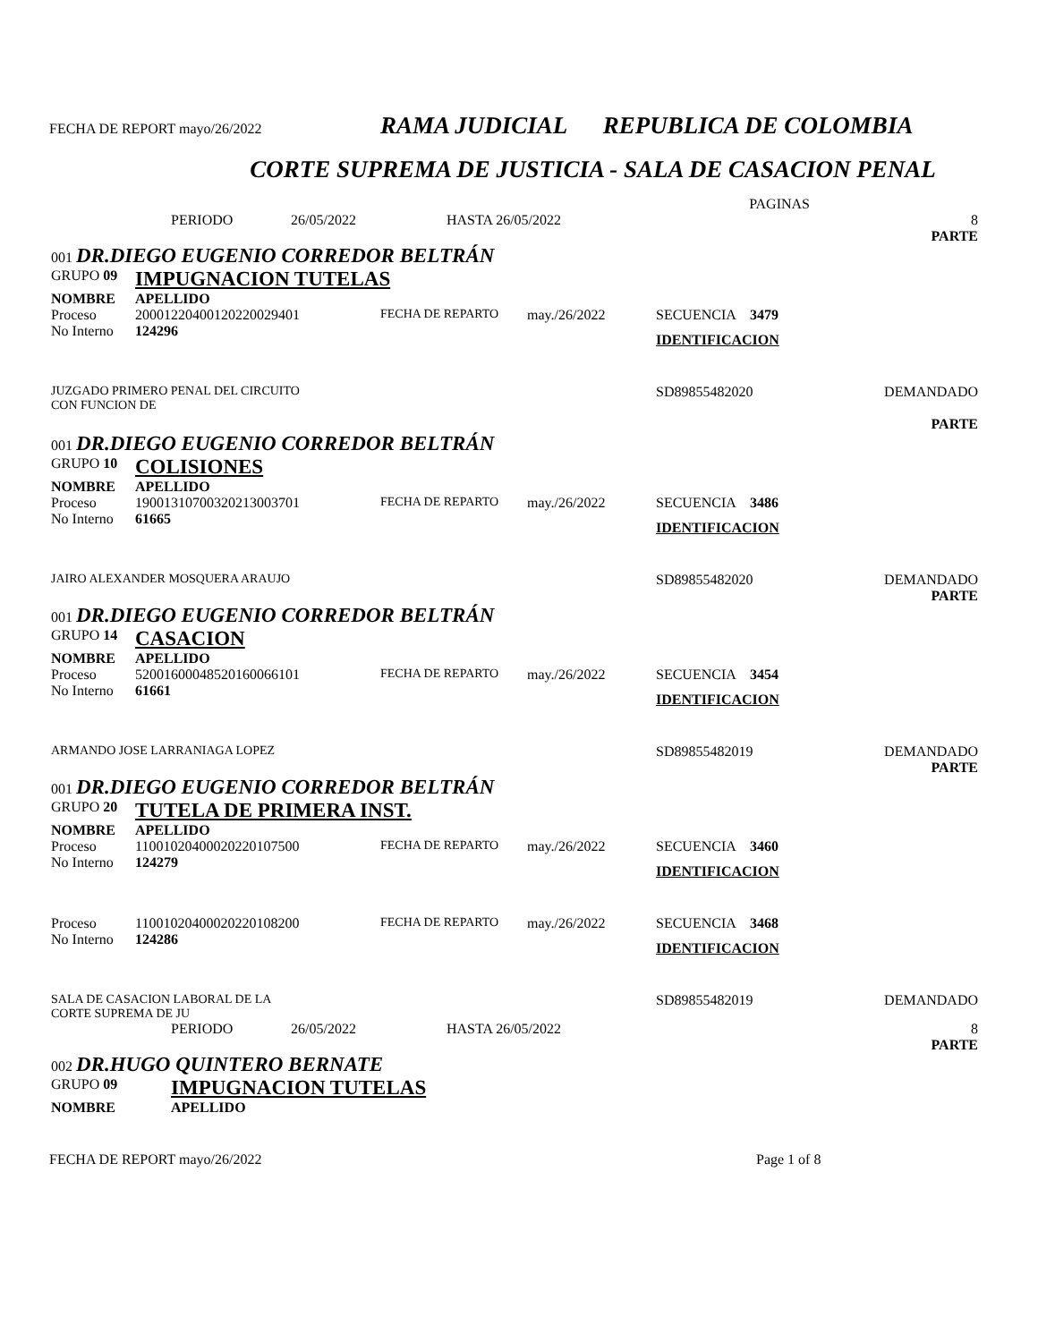FECHA DE REPORT mayo/26/2022 RAMA JUDICIAL REPUBLICA DE COLOMBIA
CORTE SUPREMA DE JUSTICIA - SALA DE CASACION PENAL
| PAGINAS | | | | | |
| | PERIODO | 26/05/2022 | HASTA 26/05/2022 | | 8 PARTE |
| 001 DR.DIEGO EUGENIO CORREDOR BELTRÁN | | | | | |
| GRUPO 09 | IMPUGNACION TUTELAS | | | | |
| NOMBRE | APELLIDO | | | | |
| Proceso | 20001220400120220029401 | FECHA DE REPARTO | may./26/2022 | SECUENCIA 3479 | |
| No Interno | 124296 | | | IDENTIFICACION | |
| JUZGADO PRIMERO PENAL DEL CIRCUITO CON FUNCION DE | | | | SD89855482020 | DEMANDADO PARTE |
| 001 DR.DIEGO EUGENIO CORREDOR BELTRÁN | | | | | |
| GRUPO 10 | COLISIONES | | | | |
| NOMBRE | APELLIDO | | | | |
| Proceso | 19001310700320213003701 | FECHA DE REPARTO | may./26/2022 | SECUENCIA 3486 | |
| No Interno | 61665 | | | IDENTIFICACION | |
| JAIRO ALEXANDER MOSQUERA ARAUJO | | | | SD89855482020 | DEMANDADO PARTE |
| 001 DR.DIEGO EUGENIO CORREDOR BELTRÁN | | | | | |
| GRUPO 14 | CASACION | | | | |
| NOMBRE | APELLIDO | | | | |
| Proceso | 52001600048520160066101 | FECHA DE REPARTO | may./26/2022 | SECUENCIA 3454 | |
| No Interno | 61661 | | | IDENTIFICACION | |
| ARMANDO JOSE LARRANIAGA LOPEZ | | | | SD89855482019 | DEMANDADO PARTE |
| 001 DR.DIEGO EUGENIO CORREDOR BELTRÁN | | | | | |
| GRUPO 20 | TUTELA DE PRIMERA INST. | | | | |
| NOMBRE | APELLIDO | | | | |
| Proceso | 11001020400020220107500 | FECHA DE REPARTO | may./26/2022 | SECUENCIA 3460 | |
| No Interno | 124279 | | | IDENTIFICACION | |
| Proceso | 11001020400020220108200 | FECHA DE REPARTO | may./26/2022 | SECUENCIA 3468 | |
| No Interno | 124286 | | | IDENTIFICACION | |
| SALA DE CASACION LABORAL DE LA CORTE SUPREMA DE JU | | | | SD89855482019 | DEMANDADO |
| | PERIODO | 26/05/2022 | HASTA 26/05/2022 | | 8 PARTE |
| 002 DR.HUGO QUINTERO BERNATE | | | | | |
| GRUPO 09 | IMPUGNACION TUTELAS | | | | |
| NOMBRE | APELLIDO | | | | |
FECHA DE REPORT mayo/26/2022 Page 1 of 8